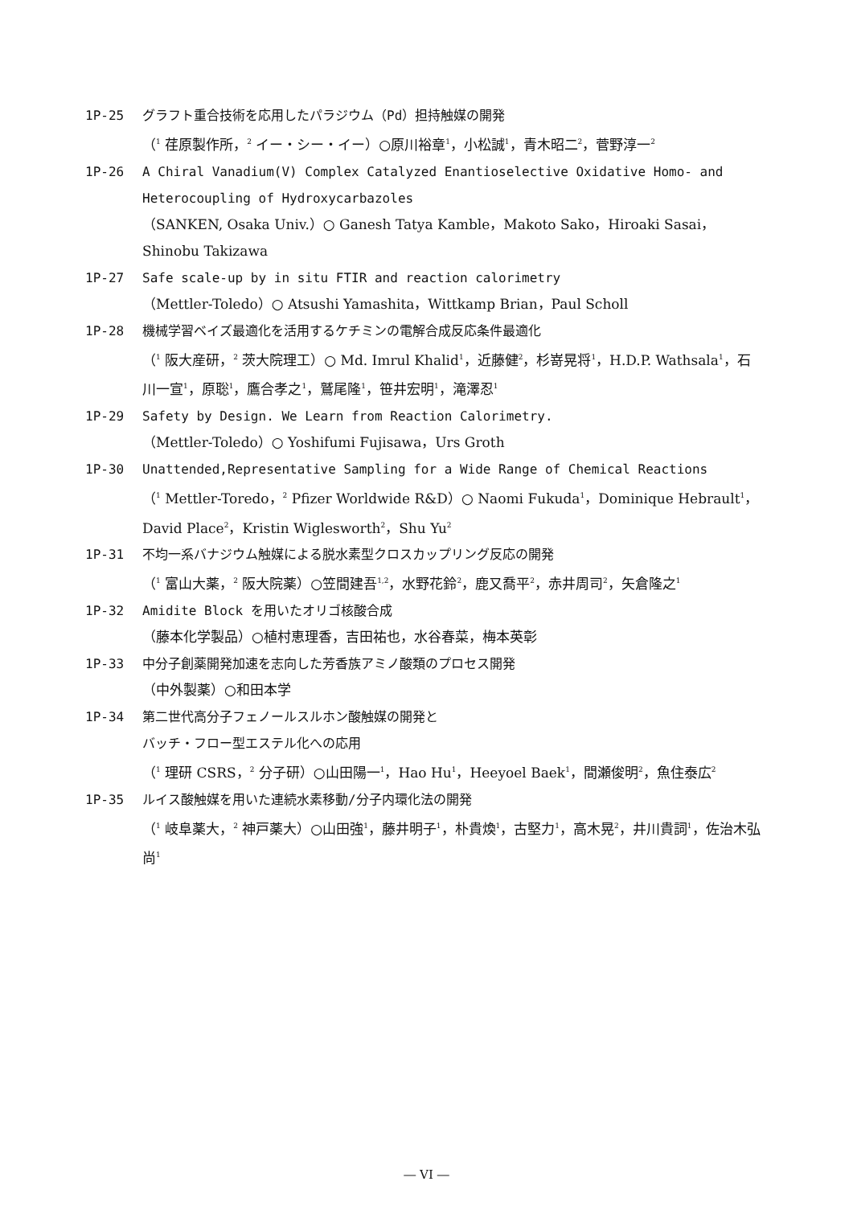1P-25 グラフト重合技術を応用したパラジウム（Pd）担持触媒の開発
（<sup>1</sup> 荏原製作所，<sup>2</sup> イー・シー・イー）○原川裕章<sup>1</sup>，小松誠<sup>1</sup>，青木昭二<sup>2</sup>，菅野淳一<sup>2</sup>
1P-26 A Chiral Vanadium(V) Complex Catalyzed Enantioselective Oxidative Homo- and Heterocoupling of Hydroxycarbazoles
（SANKEN, Osaka Univ.）○ Ganesh Tatya Kamble，Makoto Sako，Hiroaki Sasai，Shinobu Takizawa
1P-27 Safe scale-up by in situ FTIR and reaction calorimetry
（Mettler-Toledo）○ Atsushi Yamashita，Wittkamp Brian，Paul Scholl
1P-28 機械学習ベイズ最適化を活用するケチミンの電解合成反応条件最適化
（<sup>1</sup> 阪大産研，<sup>2</sup> 茨大院理工）○ Md. Imrul Khalid<sup>1</sup>，近藤健<sup>2</sup>，杉嵜晃将<sup>1</sup>，H.D.P. Wathsala<sup>1</sup>，石川一宣<sup>1</sup>，原聡<sup>1</sup>，鷹合孝之<sup>1</sup>，鷲尾隆<sup>1</sup>，笹井宏明<sup>1</sup>，滝澤忍<sup>1</sup>
1P-29 Safety by Design. We Learn from Reaction Calorimetry.
（Mettler-Toledo）○ Yoshifumi Fujisawa，Urs Groth
1P-30 Unattended,Representative Sampling for a Wide Range of Chemical Reactions
（<sup>1</sup> Mettler-Toredo，<sup>2</sup> Pfizer Worldwide R&D）○ Naomi Fukuda<sup>1</sup>，Dominique Hebrault<sup>1</sup>，David Place<sup>2</sup>，Kristin Wiglesworth<sup>2</sup>，Shu Yu<sup>2</sup>
1P-31 不均一系バナジウム触媒による脱水素型クロスカップリング反応の開発
（<sup>1</sup> 富山大薬，<sup>2</sup> 阪大院薬）○笠間建吾<sup>1,2</sup>，水野花鈴<sup>2</sup>，鹿又喬平<sup>2</sup>，赤井周司<sup>2</sup>，矢倉隆之<sup>1</sup>
1P-32 Amidite Block を用いたオリゴ核酸合成
（藤本化学製品）○植村恵理香，吉田祐也，水谷春菜，梅本英彰
1P-33 中分子創薬開発加速を志向した芳香族アミノ酸類のプロセス開発
（中外製薬）○和田本学
1P-34 第二世代高分子フェノールスルホン酸触媒の開発と
バッチ・フロー型エステル化への応用
（<sup>1</sup> 理研 CSRS，<sup>2</sup> 分子研）○山田陽一<sup>1</sup>，Hao Hu<sup>1</sup>，Heeyoel Baek<sup>1</sup>，間瀬俊明<sup>2</sup>，魚住泰広<sup>2</sup>
1P-35 ルイス酸触媒を用いた連続水素移動/分子内環化法の開発
（<sup>1</sup> 岐阜薬大，<sup>2</sup> 神戸薬大）○山田強<sup>1</sup>，藤井明子<sup>1</sup>，朴貴煥<sup>1</sup>，古堅力<sup>1</sup>，高木晃<sup>2</sup>，井川貴詞<sup>1</sup>，佐治木弘尚<sup>1</sup>
― VI ―